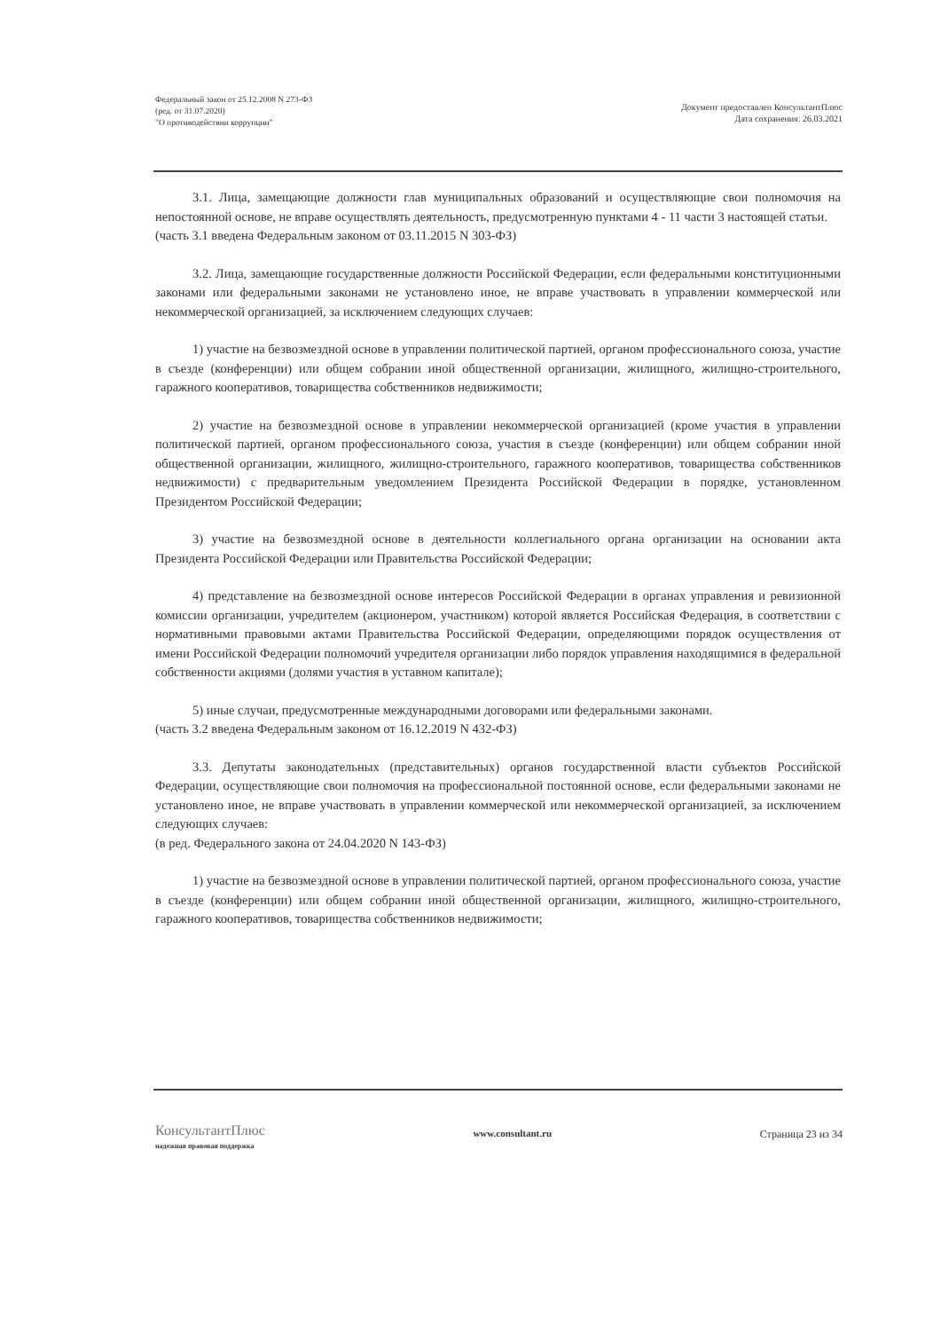Федеральный закон от 25.12.2008 N 273-ФЗ
(ред. от 31.07.2020)
"О противодействии коррупции"
Документ предоставлен КонсультантПлюс
Дата сохранения: 26.03.2021
3.1. Лица, замещающие должности глав муниципальных образований и осуществляющие свои полномочия на непостоянной основе, не вправе осуществлять деятельность, предусмотренную пунктами 4 - 11 части 3 настоящей статьи.
(часть 3.1 введена Федеральным законом от 03.11.2015 N 303-ФЗ)
3.2. Лица, замещающие государственные должности Российской Федерации, если федеральными конституционными законами или федеральными законами не установлено иное, не вправе участвовать в управлении коммерческой или некоммерческой организацией, за исключением следующих случаев:
1) участие на безвозмездной основе в управлении политической партией, органом профессионального союза, участие в съезде (конференции) или общем собрании иной общественной организации, жилищного, жилищно-строительного, гаражного кооперативов, товарищества собственников недвижимости;
2) участие на безвозмездной основе в управлении некоммерческой организацией (кроме участия в управлении политической партией, органом профессионального союза, участия в съезде (конференции) или общем собрании иной общественной организации, жилищного, жилищно-строительного, гаражного кооперативов, товарищества собственников недвижимости) с предварительным уведомлением Президента Российской Федерации в порядке, установленном Президентом Российской Федерации;
3) участие на безвозмездной основе в деятельности коллегиального органа организации на основании акта Президента Российской Федерации или Правительства Российской Федерации;
4) представление на безвозмездной основе интересов Российской Федерации в органах управления и ревизионной комиссии организации, учредителем (акционером, участником) которой является Российская Федерация, в соответствии с нормативными правовыми актами Правительства Российской Федерации, определяющими порядок осуществления от имени Российской Федерации полномочий учредителя организации либо порядок управления находящимися в федеральной собственности акциями (долями участия в уставном капитале);
5) иные случаи, предусмотренные международными договорами или федеральными законами.
(часть 3.2 введена Федеральным законом от 16.12.2019 N 432-ФЗ)
3.3. Депутаты законодательных (представительных) органов государственной власти субъектов Российской Федерации, осуществляющие свои полномочия на профессиональной постоянной основе, если федеральными законами не установлено иное, не вправе участвовать в управлении коммерческой или некоммерческой организацией, за исключением следующих случаев:
(в ред. Федерального закона от 24.04.2020 N 143-ФЗ)
1) участие на безвозмездной основе в управлении политической партией, органом профессионального союза, участие в съезде (конференции) или общем собрании иной общественной организации, жилищного, жилищно-строительного, гаражного кооперативов, товарищества собственников недвижимости;
КонсультантПлюс
надежная правовая поддержка
www.consultant.ru Страница 23 из 34